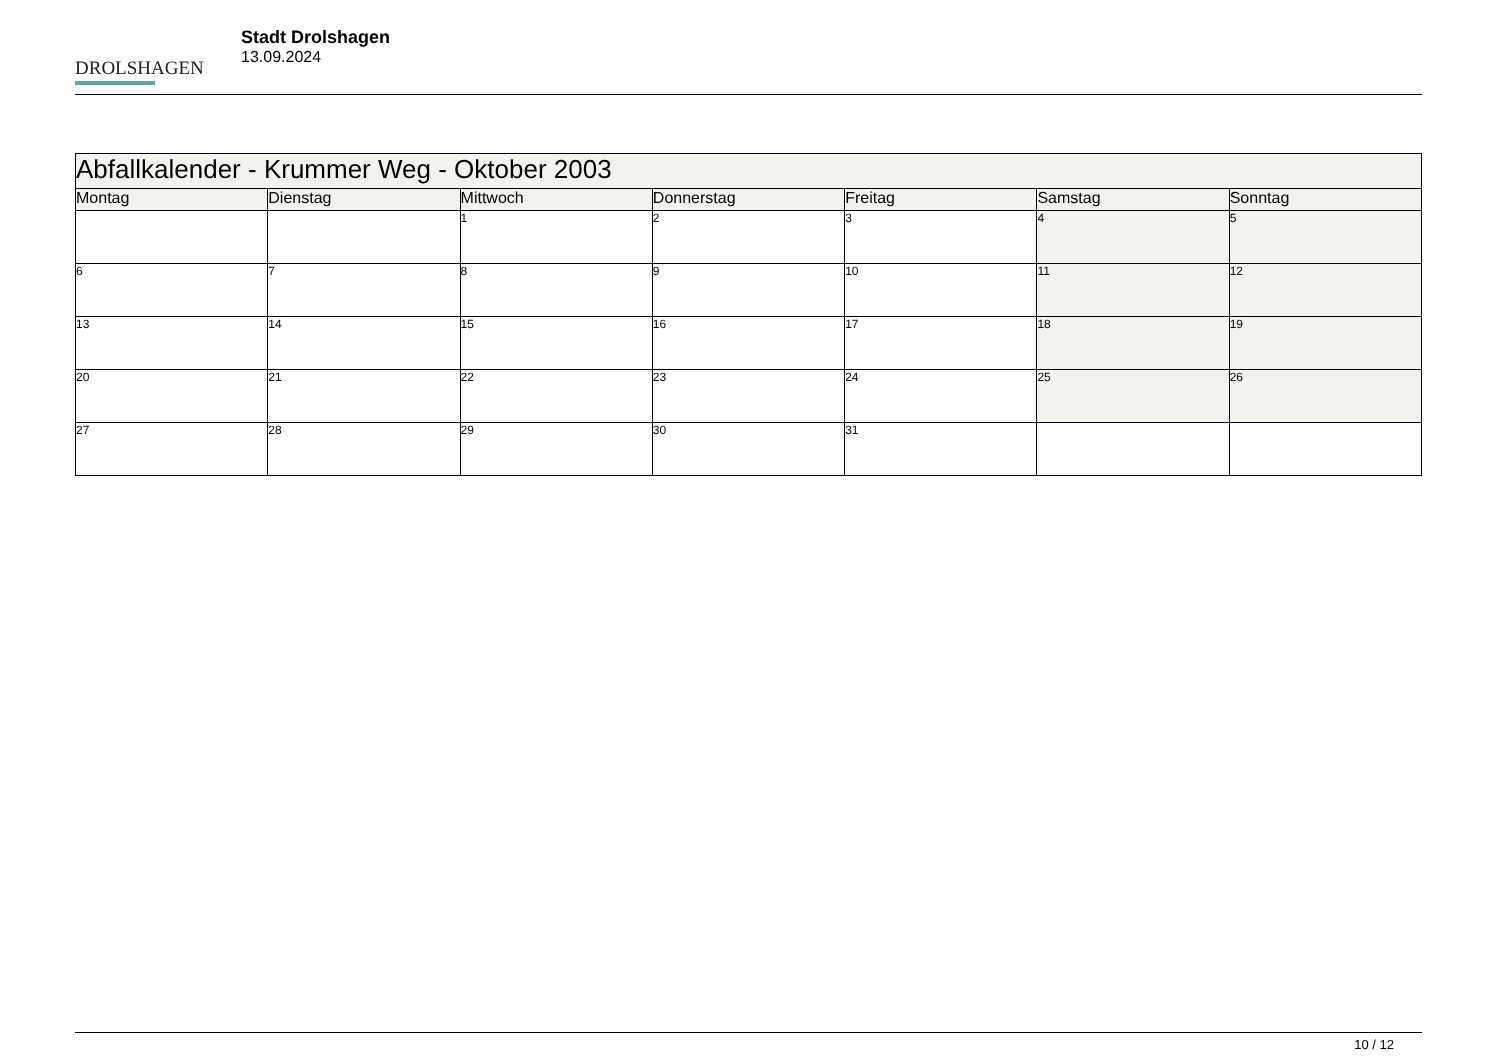DROLSHAGEN
Stadt Drolshagen
13.09.2024
| Abfallkalender - Krummer Weg - Oktober 2003 | | | | | | |
| --- | --- | --- | --- | --- | --- | --- |
| Montag | Dienstag | Mittwoch | Donnerstag | Freitag | Samstag | Sonntag |
| | | 1 | 2 | 3 | 4 | 5 |
| 6 | 7 | 8 | 9 | 10 | 11 | 12 |
| 13 | 14 | 15 | 16 | 17 | 18 | 19 |
| 20 | 21 | 22 | 23 | 24 | 25 | 26 |
| 27 | 28 | 29 | 30 | 31 | | |
10 / 12